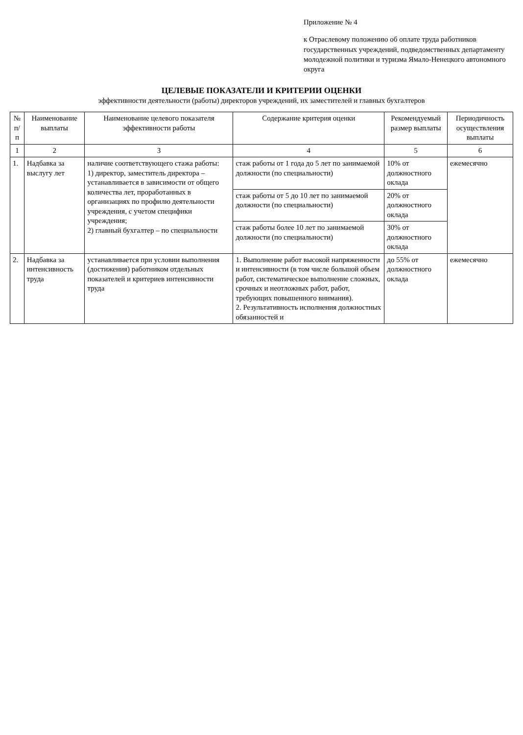Приложение № 4
к Отраслевому положению об оплате труда работников государственных учреждений, подведомственных департаменту молодежной политики и туризма Ямало-Ненецкого автономного округа
ЦЕЛЕВЫЕ ПОКАЗАТЕЛИ И КРИТЕРИИ ОЦЕНКИ
эффективности деятельности (работы) директоров учреждений, их заместителей и главных бухгалтеров
| № п/п | Наименование выплаты | Наименование целевого показателя эффективности работы | Содержание критерия оценки | Рекомендуемый размер выплаты | Периодичность осуществления выплаты |
| --- | --- | --- | --- | --- | --- |
| 1 | 2 | 3 | 4 | 5 | 6 |
| 1. | Надбавка за выслугу лет | наличие соответствующего стажа работы: 1) директор, заместитель директора – устанавливается в зависимости от общего количества лет, проработанных в организациях по профилю деятельности учреждения, с учетом специфики учреждения; 2) главный бухгалтер – по специальности | стаж работы от 1 года до 5 лет по занимаемой должности (по специальности) | 10% от должностного оклада | ежемесячно |
| | | | стаж работы от 5 до 10 лет по занимаемой должности (по специальности) | 20% от должностного оклада | |
| | | | стаж работы более 10 лет по занимаемой должности (по специальности) | 30% от должностного оклада | |
| 2. | Надбавка за интенсивность труда | устанавливается при условии выполнения (достижения) работником отдельных показателей и критериев интенсивности труда | 1. Выполнение работ высокой напряженности и интенсивности (в том числе большой объем работ, систематическое выполнение сложных, срочных и неотложных работ, работ, требующих повышенного внимания). 2. Результативность исполнения должностных обязанностей и | до 55% от должностного оклада | ежемесячно |